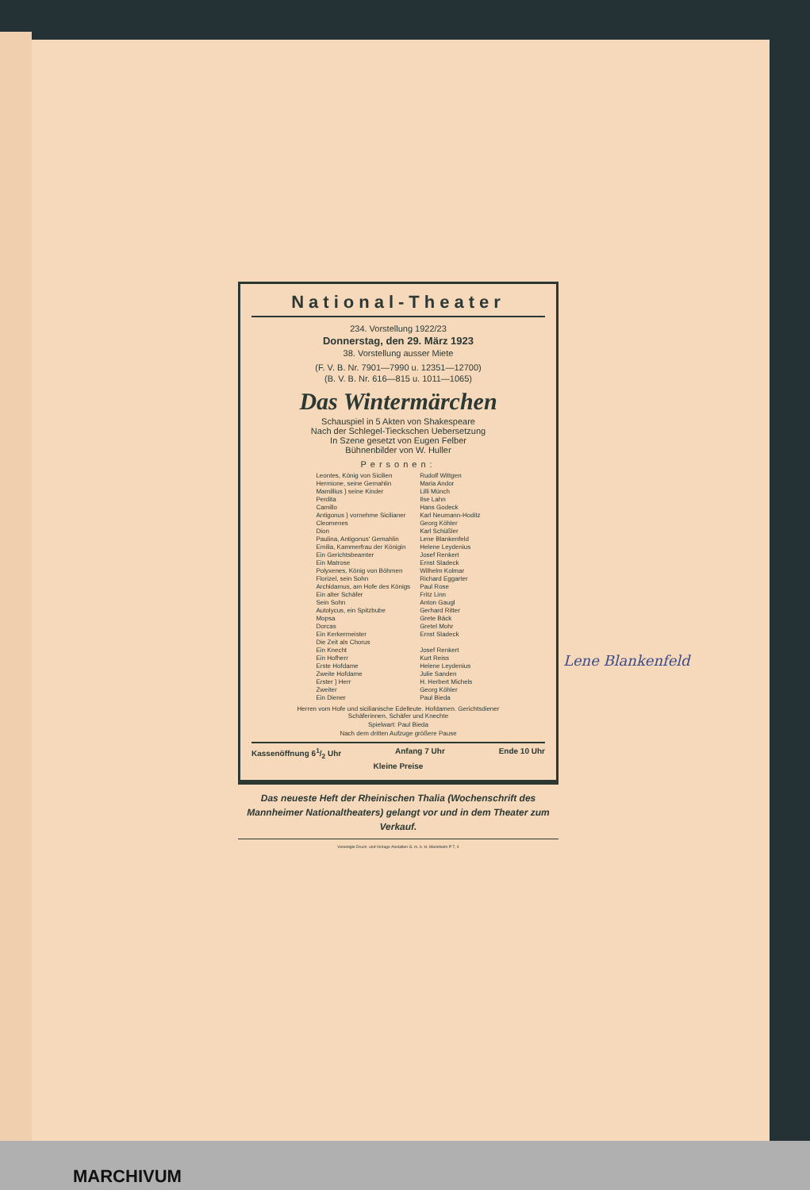National-Theater
234. Vorstellung 1922/23
Donnerstag, den 29. März 1923
38. Vorstellung ausser Miete
(F. V. B. Nr. 7901—7990 u. 12351—12700)
(B. V. B. Nr. 616—815 u. 1011—1065)
Das Wintermärchen
Schauspiel in 5 Akten von Shakespeare
Nach der Schlegel-Tieckschen Uebersetzung
In Szene gesetzt von Eugen Felber
Bühnenbilder von W. Huller
Personen:
| Leontes, König von Sicilien | Rudolf Wittgen |
| Hermione, seine Gemahlin | Maria Andor |
| Mamillius } seine Kinder | Lilli Münch |
| Perdita | Ilse Lahn |
| Camillo | Hans Godeck |
| Antigonus } vornehme Sicilianer | Karl Neumann-Hoditz |
| Cleomenes | Georg Köhler |
| Dion | Karl Schüßler |
| Paulina, Antigonus' Gemahlin | Lene Blankenfeld |
| Emilia, Kammerfrau der Königin | Helene Leydenius |
| Ein Gerichtsbeamter | Josef Renkert |
| Ein Matrose | Ernst Sladeck |
| Polyxenes, König von Böhmen | Wilhelm Kolmar |
| Florizel, sein Sohn | Richard Eggarter |
| Archidamus, am Hofe des Königs | Paul Rose |
| Ein alter Schäfer | Fritz Linn |
| Sein Sohn | Anton Gaugl |
| Autolycus, ein Spitzbube | Gerhard Ritter |
| Mopsa | Grete Bäck |
| Dorcas | Gretel Mohr |
| Ein Kerkermeister | Ernst Sladeck |
| Die Zeit als Chorus | |
| Ein Knecht | Josef Renkert |
| Ein Hofherr | Kurt Reiss |
| Erste Hofdame | Helene Leydenius |
| Zweite Hofdame | Julie Sanden |
| Erster } Herr | H. Herbert Michels |
| Zweiter | Georg Köhler |
| Ein Diener | Paul Bieda |
Herren vom Hofe und sicilianische Edelleute. Hofdamen. Gerichtsdiener
Schäferinnen, Schäfer und Knechte
Spielwart: Paul Bieda
Nach dem dritten Aufzuge größere Pause
Kassenöffnung 61/2 Uhr Anfang 7 Uhr Ende 10 Uhr
Kleine Preise
Das neueste Heft der Rheinischen Thalia (Wochenschrift des Mannheimer Nationaltheaters) gelangt vor und in dem Theater zum Verkauf.
Vereinigte Druck- und Verlags-Anstalten G. m. b. H. Mannheim P 7, 4
Lene Blankenfeld
MARCHIVUM